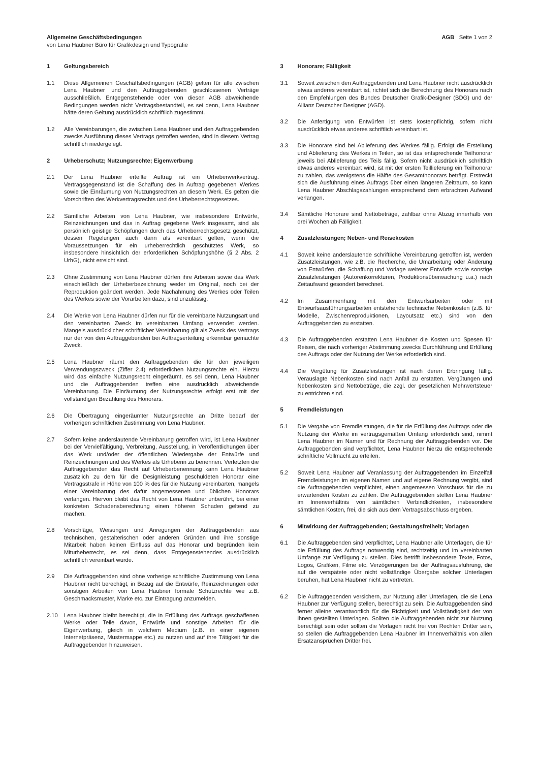Allgemeine Geschäftsbedingungen
von Lena Haubner Büro für Grafikdesign und Typografie
AGB Seite 1 von 2
1 Geltungsbereich
1.1 Diese Allgemeinen Geschäftsbedingungen (AGB) gelten für alle zwischen Lena Haubner und den Auftraggebenden geschlossenen Verträge ausschließlich. Entgegenstehende oder von diesen AGB abweichende Bedingungen werden nicht Vertragsbestandteil, es sei denn, Lena Haubner hätte deren Geltung ausdrücklich schriftlich zugestimmt.
1.2 Alle Vereinbarungen, die zwischen Lena Haubner und den Auftraggebenden zwecks Ausführung dieses Vertrags getroffen werden, sind in diesem Vertrag schriftlich niedergelegt.
2 Urheberschutz; Nutzungsrechte; Eigenwerbung
2.1 Der Lena Haubner erteilte Auftrag ist ein Urheberwerkvertrag. Vertragsgegenstand ist die Schaffung des in Auftrag gegebenen Werkes sowie die Einräumung von Nutzungsrechten an diesem Werk. Es gelten die Vorschriften des Werkvertragsrechts und des Urheberrechtsgesetzes.
2.2 Sämtliche Arbeiten von Lena Haubner, wie insbesondere Entwürfe, Reinzeichnungen und das in Auftrag gegebene Werk insgesamt, sind als persönlich geistige Schöpfungen durch das Urheberrechtsgesetz geschützt, dessen Regelungen auch dann als vereinbart gelten, wenn die Voraussetzungen für ein urheberrechtlich geschütztes Werk, so insbesondere hinsichtlich der erforderlichen Schöpfungshöhe (§ 2 Abs. 2 UrhG), nicht erreicht sind.
2.3 Ohne Zustimmung von Lena Haubner dürfen ihre Arbeiten sowie das Werk einschließlich der Urheberbezeichnung weder im Original, noch bei der Reproduktion geändert werden. Jede Nachahmung des Werkes oder Teilen des Werkes sowie der Vorarbeiten dazu, sind unzulässig.
2.4 Die Werke von Lena Haubner dürfen nur für die vereinbarte Nutzungsart und den vereinbarten Zweck im vereinbarten Umfang verwendet werden. Mangels ausdrücklicher schriftlicher Vereinbarung gilt als Zweck des Vertrags nur der von den Auftraggebenden bei Auftragserteilung erkennbar gemachte Zweck.
2.5 Lena Haubner räumt den Auftraggebenden die für den jeweiligen Verwendungszweck (Ziffer 2.4) erforderlichen Nutzungsrechte ein. Hierzu wird das einfache Nutzungsrecht eingeräumt, es sei denn, Lena Haubner und die Auftraggebenden treffen eine ausdrücklich abweichende Vereinbarung. Die Einräumung der Nutzungsrechte erfolgt erst mit der vollständigen Bezahlung des Honorars.
2.6 Die Übertragung eingeräumter Nutzungsrechte an Dritte bedarf der vorherigen schriftlichen Zustimmung von Lena Haubner.
2.7 Sofern keine anderslautende Vereinbarung getroffen wird, ist Lena Haubner bei der Vervielfältigung, Verbreitung, Ausstellung, in Veröffentlichungen über das Werk und/oder der öffentlichen Wiedergabe der Entwürfe und Reinzeichnungen und des Werkes als Urheberin zu benennen. Verletzten die Auftraggebenden das Recht auf Urheberbenennung kann Lena Haubner zusätzlich zu dem für die Designleistung geschuldeten Honorar eine Vertragsstrafe in Höhe von 100 % des für die Nutzung vereinbarten, mangels einer Vereinbarung des dafür angemessenen und üblichen Honorars verlangen. Hiervon bleibt das Recht von Lena Haubner unberührt, bei einer konkreten Schadensberechnung einen höheren Schaden geltend zu machen.
2.8 Vorschläge, Weisungen und Anregungen der Auftraggebenden aus technischen, gestalterischen oder anderen Gründen und ihre sonstige Mitarbeit haben keinen Einfluss auf das Honorar und begründen kein Miturheberrecht, es sei denn, dass Entgegenstehendes ausdrücklich schriftlich vereinbart wurde.
2.9 Die Auftraggebenden sind ohne vorherige schriftliche Zustimmung von Lena Haubner nicht berechtigt, in Bezug auf die Entwürfe, Reinzeichnungen oder sonstigen Arbeiten von Lena Haubner formale Schutzrechte wie z.B. Geschmacksmuster, Marke etc. zur Eintragung anzumelden.
2.10 Lena Haubner bleibt berechtigt, die in Erfüllung des Auftrags geschaffenen Werke oder Teile davon, Entwürfe und sonstige Arbeiten für die Eigenwerbung, gleich in welchem Medium (z.B. in einer eigenen Internetpräsenz, Mustermappe etc.) zu nutzen und auf ihre Tätigkeit für die Auftraggebenden hinzuweisen.
3 Honorare; Fälligkeit
3.1 Soweit zwischen den Auftraggebenden und Lena Haubner nicht ausdrücklich etwas anderes vereinbart ist, richtet sich die Berechnung des Honorars nach den Empfehlungen des Bundes Deutscher Grafik-Designer (BDG) und der Allianz Deutscher Designer (AGD).
3.2 Die Anfertigung von Entwürfen ist stets kostenpflichtig, sofern nicht ausdrücklich etwas anderes schriftlich vereinbart ist.
3.3 Die Honorare sind bei Ablieferung des Werkes fällig. Erfolgt die Erstellung und Ablieferung des Werkes in Teilen, so ist das entsprechende Teilhonorar jeweils bei Ablieferung des Teils fällig. Sofern nicht ausdrücklich schriftlich etwas anderes vereinbart wird, ist mit der ersten Teillieferung ein Teilhonorar zu zahlen, das wenigstens die Hälfte des Gesamthonorars beträgt. Erstreckt sich die Ausführung eines Auftrags über einen längeren Zeitraum, so kann Lena Haubner Abschlagszahlungen entsprechend dem erbrachten Aufwand verlangen.
3.4 Sämtliche Honorare sind Nettobeträge, zahlbar ohne Abzug innerhalb von drei Wochen ab Fälligkeit.
4 Zusatzleistungen; Neben- und Reisekosten
4.1 Soweit keine anderslautende schriftliche Vereinbarung getroffen ist, werden Zusatzleistungen, wie z.B. die Recherche, die Umarbeitung oder Änderung von Entwürfen, die Schaffung und Vorlage weiterer Entwürfe sowie sonstige Zusatzleistungen (Autorenkorrekturen, Produktionsüberwachung u.a.) nach Zeitaufwand gesondert berechnet.
4.2 Im Zusammenhang mit den Entwurfsarbeiten oder mit Entwurfsausführungsarbeiten entstehende technische Nebenkosten (z.B. für Modelle, Zwischenreproduktionen, Layoutsatz etc.) sind von den Auftraggebenden zu erstatten.
4.3 Die Auftraggebenden erstatten Lena Haubner die Kosten und Spesen für Reisen, die nach vorheriger Abstimmung zwecks Durchführung und Erfüllung des Auftrags oder der Nutzung der Werke erforderlich sind.
4.4 Die Vergütung für Zusatzleistungen ist nach deren Erbringung fällig. Verauslagte Nebenkosten sind nach Anfall zu erstatten. Vergütungen und Nebenkosten sind Nettobeträge, die zzgl. der gesetzlichen Mehrwertsteuer zu entrichten sind.
5 Fremdleistungen
5.1 Die Vergabe von Fremdleistungen, die für die Erfüllung des Auftrags oder die Nutzung der Werke im vertragsgemäßen Umfang erforderlich sind, nimmt Lena Haubner im Namen und für Rechnung der Auftraggebenden vor. Die Auftraggebenden sind verpflichtet, Lena Haubner hierzu die entsprechende schriftliche Vollmacht zu erteilen.
5.2 Soweit Lena Haubner auf Veranlassung der Auftraggebenden im Einzelfall Fremdleistungen im eigenen Namen und auf eigene Rechnung vergibt, sind die Auftraggebenden verpflichtet, einen angemessen Vorschuss für die zu erwartenden Kosten zu zahlen. Die Auftraggebenden stellen Lena Haubner im Innenverhältnis von sämtlichen Verbindlichkeiten, insbesondere sämtlichen Kosten, frei, die sich aus dem Vertragsabschluss ergeben.
6 Mitwirkung der Auftraggebenden; Gestaltungsfreiheit; Vorlagen
6.1 Die Auftraggebenden sind verpflichtet, Lena Haubner alle Unterlagen, die für die Erfüllung des Auftrags notwendig sind, rechtzeitig und im vereinbarten Umfange zur Verfügung zu stellen. Dies betrifft insbesondere Texte, Fotos, Logos, Grafiken, Filme etc. Verzögerungen bei der Auftragsausführung, die auf die verspätete oder nicht vollständige Übergabe solcher Unterlagen beruhen, hat Lena Haubner nicht zu vertreten.
6.2 Die Auftraggebenden versichern, zur Nutzung aller Unterlagen, die sie Lena Haubner zur Verfügung stellen, berechtigt zu sein. Die Auftraggebenden sind ferner alleine verantwortlich für die Richtigkeit und Vollständigkeit der von ihnen gestellten Unterlagen. Sollten die Auftraggebenden nicht zur Nutzung berechtigt sein oder sollten die Vorlagen nicht frei von Rechten Dritter sein, so stellen die Auftraggebenden Lena Haubner im Innenverhältnis von allen Ersatzansprüchen Dritter frei.